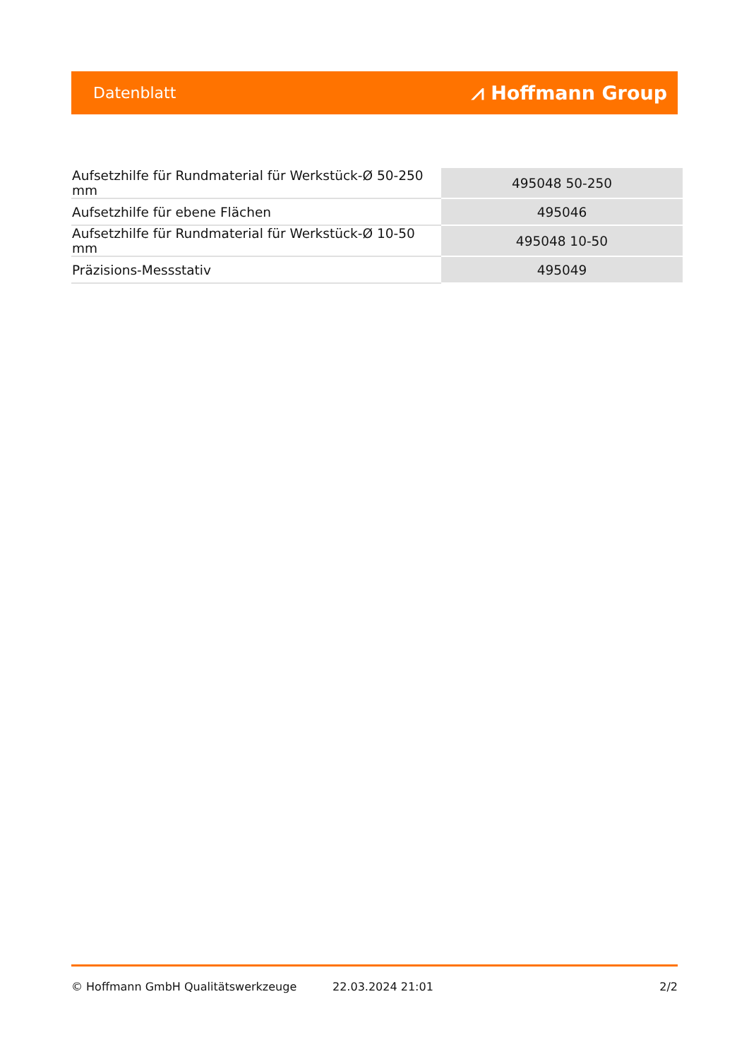Datenblatt ⩘ Hoffmann Group
| Aufsetzhilfe für Rundmaterial für Werkstück-Ø 50-250 mm | 495048 50-250 |
| Aufsetzhilfe für ebene Flächen | 495046 |
| Aufsetzhilfe für Rundmaterial für Werkstück-Ø 10-50 mm | 495048 10-50 |
| Präzisions-Messstativ | 495049 |
© Hoffmann GmbH Qualitätswerkzeuge 22.03.2024 21:01 2/2